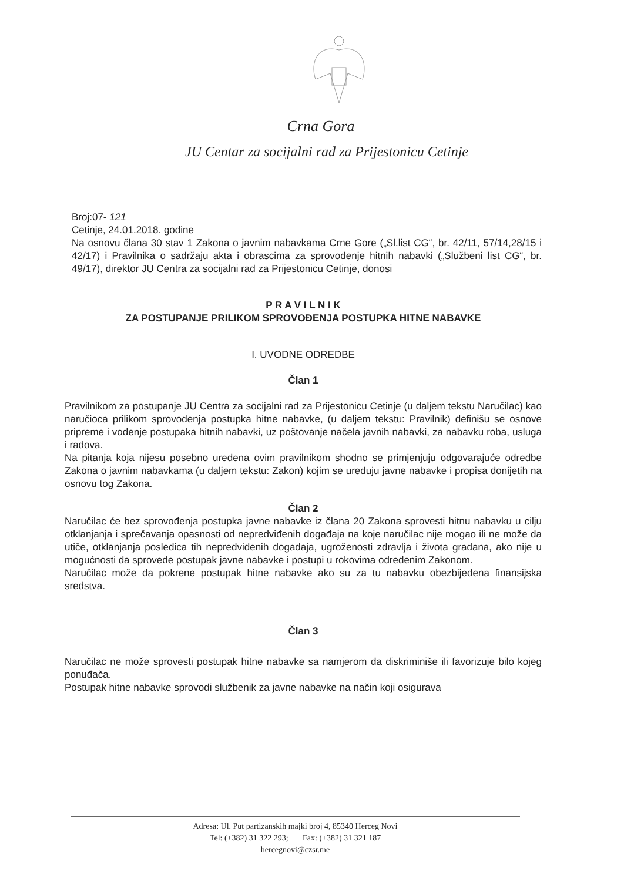Crna Gora
JU Centar za socijalni rad za Prijestonicu Cetinje
Broj:07- 121
Cetinje, 24.01.2018. godine
Na osnovu člana 30 stav 1 Zakona o javnim nabavkama Crne Gore („Sl.list CG“, br. 42/11, 57/14,28/15 i 42/17) i Pravilnika o sadržaju akta i obrascima za sprovođenje hitnih nabavki („Službeni list CG“, br. 49/17), direktor JU Centra za socijalni rad za Prijestonicu Cetinje, donosi
P R A V I L N I K
ZA POSTUPANJE PRILIKOM SPROVOĐENJA POSTUPKA HITNE NABAVKE
I. UVODNE ODREDBE
Član 1
Pravilnikom za postupanje JU Centra za socijalni rad za Prijestonicu Cetinje (u daljem tekstu Naručilac) kao naručioca prilikom sprovođenja postupka hitne nabavke, (u daljem tekstu: Pravilnik) definišu se osnove pripreme i vođenje postupaka hitnih nabavki, uz poštovanje načela javnih nabavki, za nabavku roba, usluga i radova.
Na pitanja koja nijesu posebno uređena ovim pravilnikom shodno se primjenjuju odgovarajuće odredbe Zakona o javnim nabavkama (u daljem tekstu: Zakon) kojim se uređuju javne nabavke i propisa donijetih na osnovu tog Zakona.
Član 2
Naručilac će bez sprovođenja postupka javne nabavke iz člana 20 Zakona sprovesti hitnu nabavku u cilju otklanjanja i sprečavanja opasnosti od nepredviđenih događaja na koje naručilac nije mogao ili ne može da utiče, otklanjanja posledica tih nepredviđenih događaja, ugroženosti zdravlja i života građana, ako nije u mogućnosti da sprovede postupak javne nabavke i postupi u rokovima određenim Zakonom.
Naručilac može da pokrene postupak hitne nabavke ako su za tu nabavku obezbijeđena finansijska sredstva.
Član 3
Naručilac ne može sprovesti postupak hitne nabavke sa namjerom da diskriminiše ili favorizuje bilo kojeg ponuđača.
Postupak hitne nabavke sprovodi službenik za javne nabavke na način koji osigurava
Adresa: Ul. Put partizanskih majki broj 4, 85340 Herceg Novi
Tel: (+382) 31 322 293; Fax: (+382) 31 321 187
hercegnovi@czsr.me